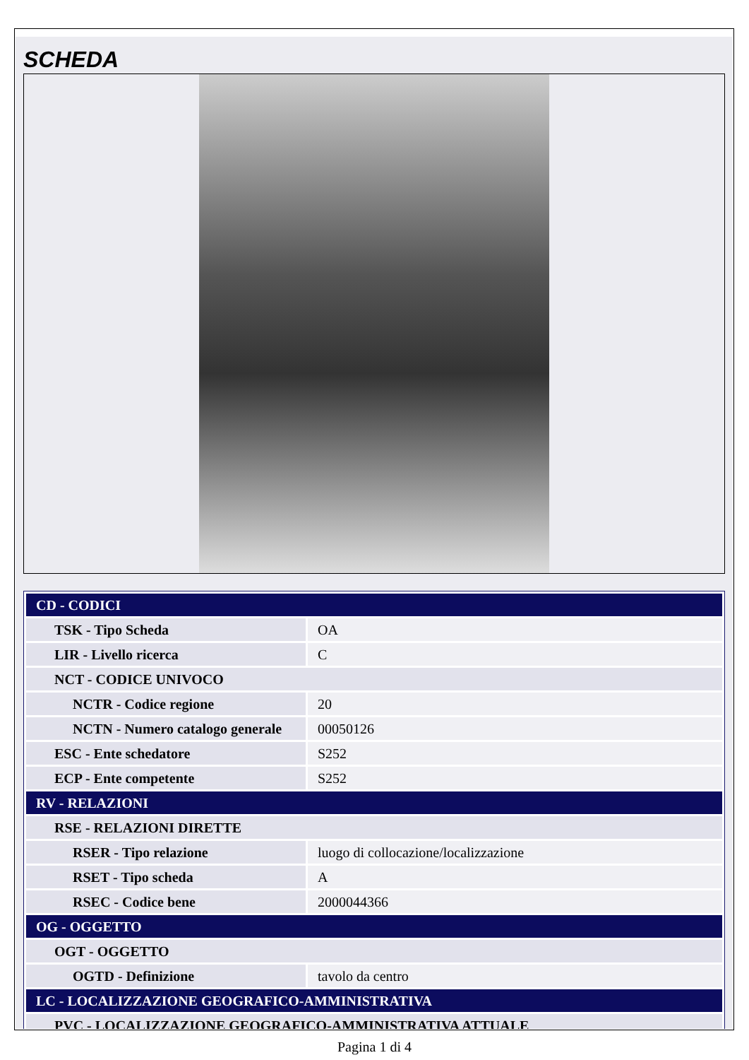SCHEDA
| CD - CODICI | |
| TSK - Tipo Scheda | OA |
| LIR - Livello ricerca | C |
| NCT - CODICE UNIVOCO | |
| NCTR - Codice regione | 20 |
| NCTN - Numero catalogo generale | 00050126 |
| ESC - Ente schedatore | S252 |
| ECP - Ente competente | S252 |
| RV - RELAZIONI | |
| RSE - RELAZIONI DIRETTE | |
| RSER - Tipo relazione | luogo di collocazione/localizzazione |
| RSET - Tipo scheda | A |
| RSEC - Codice bene | 2000044366 |
| OG - OGGETTO | |
| OGT - OGGETTO | |
| OGTD - Definizione | tavolo da centro |
| LC - LOCALIZZAZIONE GEOGRAFICO-AMMINISTRATIVA | |
| PVC - LOCALIZZAZIONE GEOGRAFICO-AMMINISTRATIVA ATTUALE | |
Pagina 1 di 4